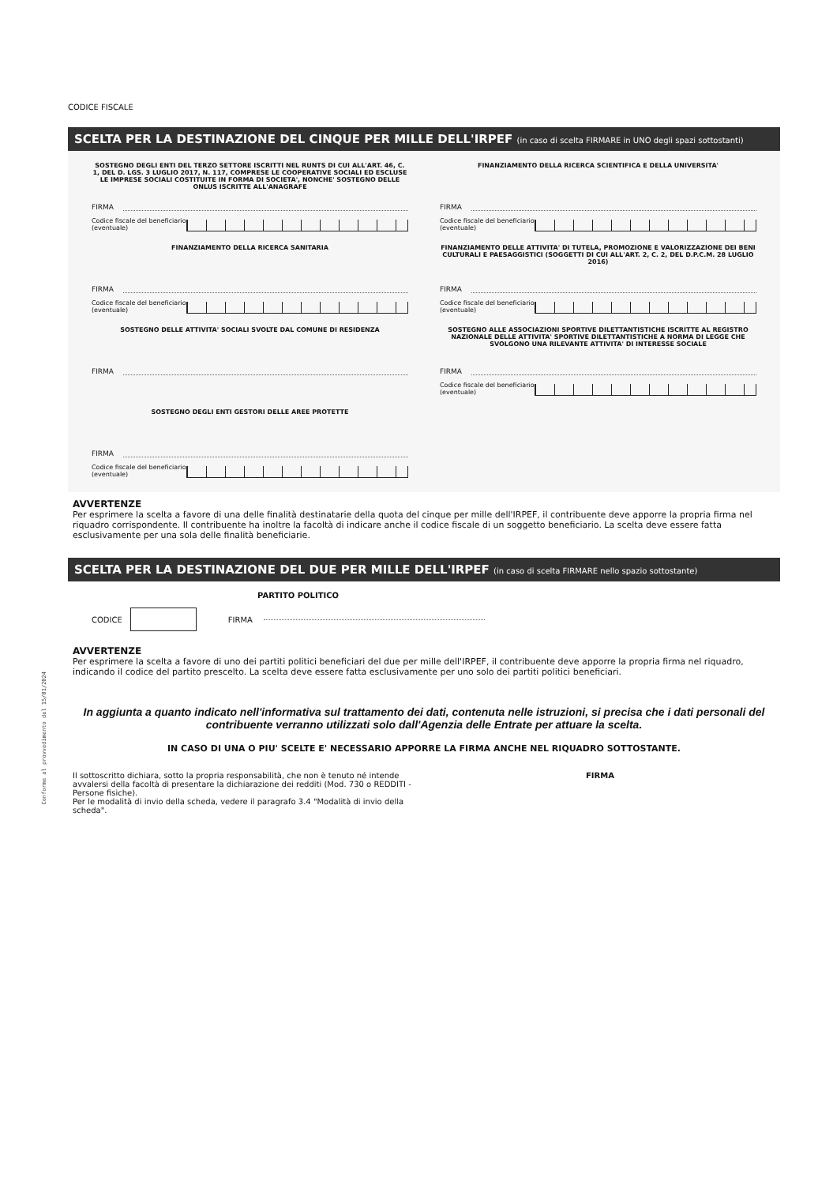Conforme al provvedimento del 15/01/2024
CODICE FISCALE
SCELTA PER LA DESTINAZIONE DEL CINQUE PER MILLE DELL'IRPEF (in caso di scelta FIRMARE in UNO degli spazi sottostanti)
SOSTEGNO DEGLI ENTI DEL TERZO SETTORE ISCRITTI NEL RUNTS DI CUI ALL'ART. 46, C. 1, DEL D. LGS. 3 LUGLIO 2017, N. 117, COMPRESE LE COOPERATIVE SOCIALI ED ESCLUSE LE IMPRESE SOCIALI COSTITUITE IN FORMA DI SOCIETA', NONCHE' SOSTEGNO DELLE ONLUS ISCRITTE ALL'ANAGRAFE
FIRMA
Codice fiscale del beneficiario (eventuale)
FINANZIAMENTO DELLA RICERCA SCIENTIFICA E DELLA UNIVERSITA'
FIRMA
Codice fiscale del beneficiario (eventuale)
FINANZIAMENTO DELLA RICERCA SANITARIA
FIRMA
Codice fiscale del beneficiario (eventuale)
FINANZIAMENTO DELLE ATTIVITA' DI TUTELA, PROMOZIONE E VALORIZZAZIONE DEI BENI CULTURALI E PAESAGGISTICI (SOGGETTI DI CUI ALL'ART. 2, C. 2, DEL D.P.C.M. 28 LUGLIO 2016)
FIRMA
Codice fiscale del beneficiario (eventuale)
SOSTEGNO DELLE ATTIVITA' SOCIALI SVOLTE DAL COMUNE DI RESIDENZA
FIRMA
SOSTEGNO ALLE ASSOCIAZIONI SPORTIVE DILETTANTISTICHE ISCRITTE AL REGISTRO NAZIONALE DELLE ATTIVITA' SPORTIVE DILETTANTISTICHE A NORMA DI LEGGE CHE SVOLGONO UNA RILEVANTE ATTIVITA' DI INTERESSE SOCIALE
FIRMA
Codice fiscale del beneficiario (eventuale)
SOSTEGNO DEGLI ENTI GESTORI DELLE AREE PROTETTE
FIRMA
Codice fiscale del beneficiario (eventuale)
AVVERTENZE
Per esprimere la scelta a favore di una delle finalità destinatarie della quota del cinque per mille dell'IRPEF, il contribuente deve apporre la propria firma nel riquadro corrispondente. Il contribuente ha inoltre la facoltà di indicare anche il codice fiscale di un soggetto beneficiario. La scelta deve essere fatta esclusivamente per una sola delle finalità beneficiarie.
SCELTA PER LA DESTINAZIONE DEL DUE PER MILLE DELL'IRPEF (in caso di scelta FIRMARE nello spazio sottostante)
PARTITO POLITICO
CODICE FIRMA
AVVERTENZE
Per esprimere la scelta a favore di uno dei partiti politici beneficiari del due per mille dell'IRPEF, il contribuente deve apporre la propria firma nel riquadro, indicando il codice del partito prescelto. La scelta deve essere fatta esclusivamente per uno solo dei partiti politici beneficiari.
In aggiunta a quanto indicato nell'informativa sul trattamento dei dati, contenuta nelle istruzioni, si precisa che i dati personali del contribuente verranno utilizzati solo dall'Agenzia delle Entrate per attuare la scelta.
IN CASO DI UNA O PIU' SCELTE E' NECESSARIO APPORRE LA FIRMA ANCHE NEL RIQUADRO SOTTOSTANTE.
Il sottoscritto dichiara, sotto la propria responsabilità, che non è tenuto né intende avvalersi della facoltà di presentare la dichiarazione dei redditi (Mod. 730 o REDDITI - Persone fisiche).
Per le modalità di invio della scheda, vedere il paragrafo 3.4 "Modalità di invio della scheda".
FIRMA